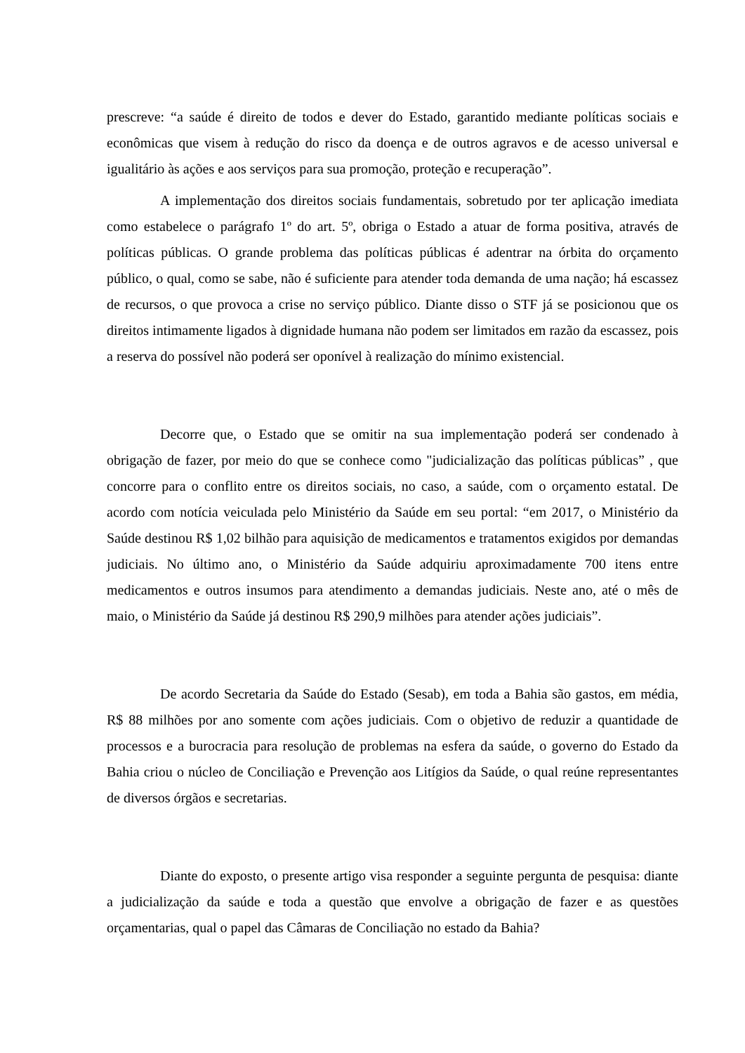prescreve: “a saúde é direito de todos e dever do Estado, garantido mediante políticas sociais e econômicas que visem à redução do risco da doença e de outros agravos e de acesso universal e igualitário às ações e aos serviços para sua promoção, proteção e recuperação”.
A implementação dos direitos sociais fundamentais, sobretudo por ter aplicação imediata como estabelece o parágrafo 1º do art. 5º, obriga o Estado a atuar de forma positiva, através de políticas públicas. O grande problema das políticas públicas é adentrar na órbita do orçamento público, o qual, como se sabe, não é suficiente para atender toda demanda de uma nação; há escassez de recursos, o que provoca a crise no serviço público. Diante disso o STF já se posicionou que os direitos intimamente ligados à dignidade humana não podem ser limitados em razão da escassez, pois a reserva do possível não poderá ser oponível à realização do mínimo existencial.
Decorre que, o Estado que se omitir na sua implementação poderá ser condenado à obrigação de fazer, por meio do que se conhece como "judicialização das políticas públicas” , que concorre para o conflito entre os direitos sociais, no caso, a saúde, com o orçamento estatal. De acordo com notícia veiculada pelo Ministério da Saúde em seu portal: “em 2017, o Ministério da Saúde destinou R$ 1,02 bilhão para aquisição de medicamentos e tratamentos exigidos por demandas judiciais. No último ano, o Ministério da Saúde adquiriu aproximadamente 700 itens entre medicamentos e outros insumos para atendimento a demandas judiciais. Neste ano, até o mês de maio, o Ministério da Saúde já destinou R$ 290,9 milhões para atender ações judiciais”.
De acordo Secretaria da Saúde do Estado (Sesab), em toda a Bahia são gastos, em média, R$ 88 milhões por ano somente com ações judiciais. Com o objetivo de reduzir a quantidade de processos e a burocracia para resolução de problemas na esfera da saúde, o governo do Estado da Bahia criou o núcleo de Conciliação e Prevenção aos Litígios da Saúde, o qual reúne representantes de diversos órgãos e secretarias.
Diante do exposto, o presente artigo visa responder a seguinte pergunta de pesquisa: diante a judicialização da saúde e toda a questão que envolve a obrigação de fazer e as questões orçamentarias, qual o papel das Câmaras de Conciliação no estado da Bahia?